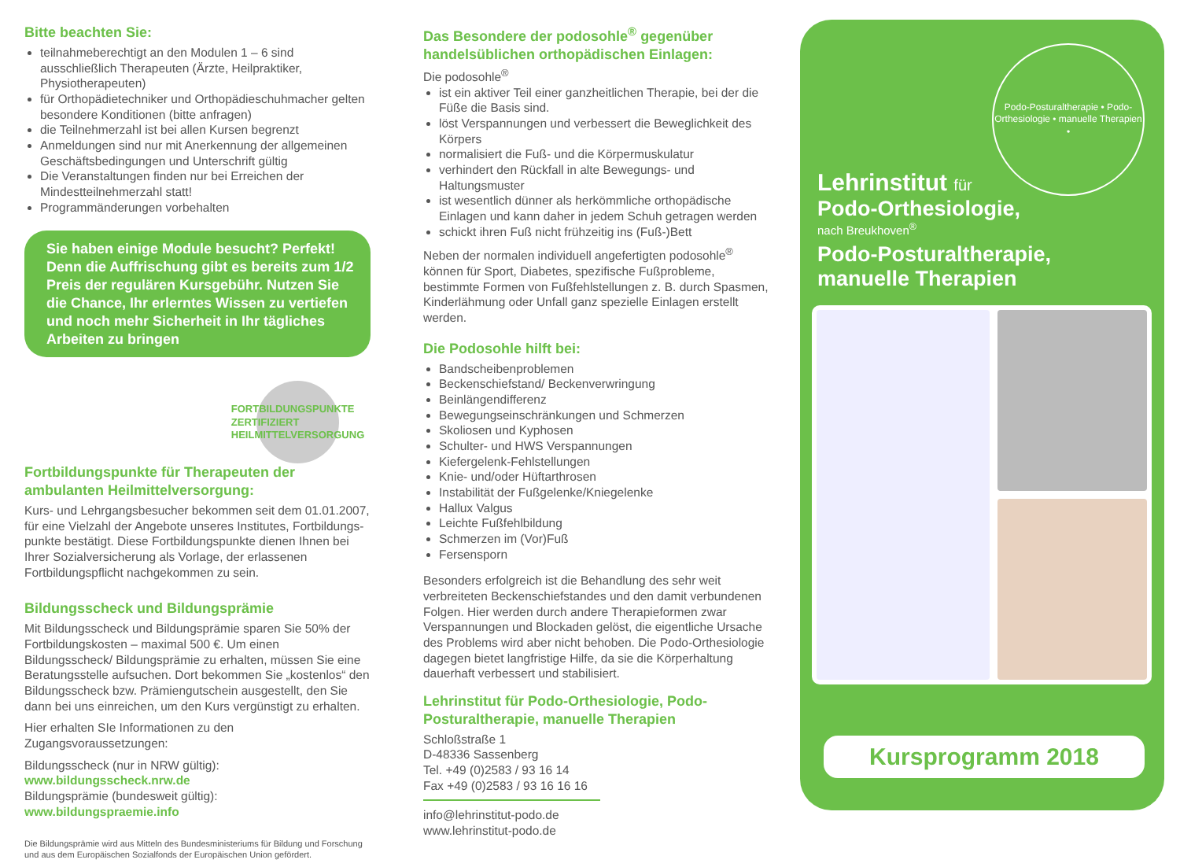Bitte beachten Sie:
teilnahmeberechtigt an den Modulen 1 – 6 sind ausschließlich Therapeuten (Ärzte, Heilpraktiker, Physiotherapeuten)
für Orthopädietechniker und Orthopädieschuhmacher gelten besondere Konditionen (bitte anfragen)
die Teilnehmerzahl ist bei allen Kursen begrenzt
Anmeldungen sind nur mit Anerkennung der allgemeinen Geschäftsbedingungen und Unterschrift gültig
Die Veranstaltungen finden nur bei Erreichen der Mindestteilnehmerzahl statt!
Programmänderungen vorbehalten
Sie haben einige Module besucht? Perfekt! Denn die Auffrischung gibt es bereits zum 1/2 Preis der regulären Kursgebühr. Nutzen Sie die Chance, Ihr erlerntes Wissen zu vertiefen und noch mehr Sicherheit in Ihr tägliches Arbeiten zu bringen
FORTBILDUNGSPUNKTE ZERTIFIZIERT HEILMITTELVERSORGUNG
Fortbildungspunkte für Therapeuten der ambulanten Heilmittelversorgung:
Kurs- und Lehrgangsbesucher bekommen seit dem 01.01.2007, für eine Vielzahl der Angebote unseres Institutes, Fortbildungs­punkte bestätigt. Diese Fortbildungspunkte dienen Ihnen bei Ihrer Sozialversicherung als Vorlage, der erlassenen Fortbildungspflicht nachgekommen zu sein.
Bildungsscheck und Bildungsprämie
Mit Bildungsscheck und Bildungsprämie sparen Sie 50% der Fortbildungskosten – maximal 500 €. Um einen Bildungsscheck/ Bildungsprämie zu erhalten, müssen Sie eine Beratungsstelle aufsuchen. Dort bekommen Sie „kostenlos“ den Bildungsscheck bzw. Prämiengutschein ausgestellt, den Sie dann bei uns einrei­chen, um den Kurs vergünstigt zu erhalten.
Hier erhalten SIe Informationen zu den Zugangsvoraussetzungen:
Bildungsscheck (nur in NRW gültig): www.bildungsscheck.nrw.de
Bildungsprämie (bundesweit gültig): www.bildungspraemie.info
Die Bildungsprämie wird aus Mitteln des Bundesministeriums für Bildung und Forschung und aus dem Europäischen Sozialfonds der Europäischen Union gefördert.
Das Besondere der podosohle<sup>®</sup> gegenüber handelsüblichen orthopädischen Einlagen:
Die podosohle<sup>®</sup>
ist ein aktiver Teil einer ganzheitlichen Therapie, bei der die Füße die Basis sind.
löst Verspannungen und verbessert die Beweglichkeit des Körpers
normalisiert die Fuß- und die Körpermuskulatur
verhindert den Rückfall in alte Bewegungs- und Haltungsmuster
ist wesentlich dünner als herkömmliche orthopädische Einlagen und kann daher in jedem Schuh getragen werden
schickt ihren Fuß nicht frühzeitig ins (Fuß-)Bett
Neben der normalen individuell angefertigten podosohle<sup>®</sup> können für Sport, Diabetes, spezifische Fußprobleme, bestimmte Formen von Fußfehlstellungen z. B. durch Spasmen, Kinderlähmung oder Unfall ganz spezielle Einlagen erstellt werden.
Die Podosohle hilft bei:
Bandscheibenproblemen
Beckenschiefstand/ Beckenverwringung
Beinlängendifferenz
Bewegungseinschränkungen und Schmerzen
Skoliosen und Kyphosen
Schulter- und HWS Verspannungen
Kiefergelenk-Fehlstellungen
Knie- und/oder Hüftarthrosen
Instabilität der Fußgelenke/Kniegelenke
Hallux Valgus
Leichte Fußfehlbildung
Schmerzen im (Vor)Fuß
Fersensporn
Besonders erfolgreich ist die Behandlung des sehr weit verbreiteten Beckenschiefstandes und den damit verbundenen Folgen. Hier werden durch andere Therapieformen zwar Verspannungen und Blockaden gelöst, die eigentliche Ursache des Problems wird aber nicht behoben. Die Podo-Orthesiologie dagegen bietet langfristige Hilfe, da sie die Körperhaltung dauerhaft verbessert und stabilisiert.
Lehrinstitut für Podo-Orthesiologie, Podo-Posturaltherapie, manuelle Therapien
Schloßstraße 1
D-48336 Sassenberg
Tel. +49 (0)2583 / 93 16 14
Fax +49 (0)2583 / 93 16 16 16
info@lehrinstitut-podo.de
www.lehrinstitut-podo.de
Podo-Posturaltherapie • Podo-Orthesiologie • manuelle Therapien •
Lehrinstitut für
Podo-Orthesiologie,
nach Breukhoven<sup>®</sup>
Podo-Posturaltherapie,
manuelle Therapien
Kursprogramm 2018